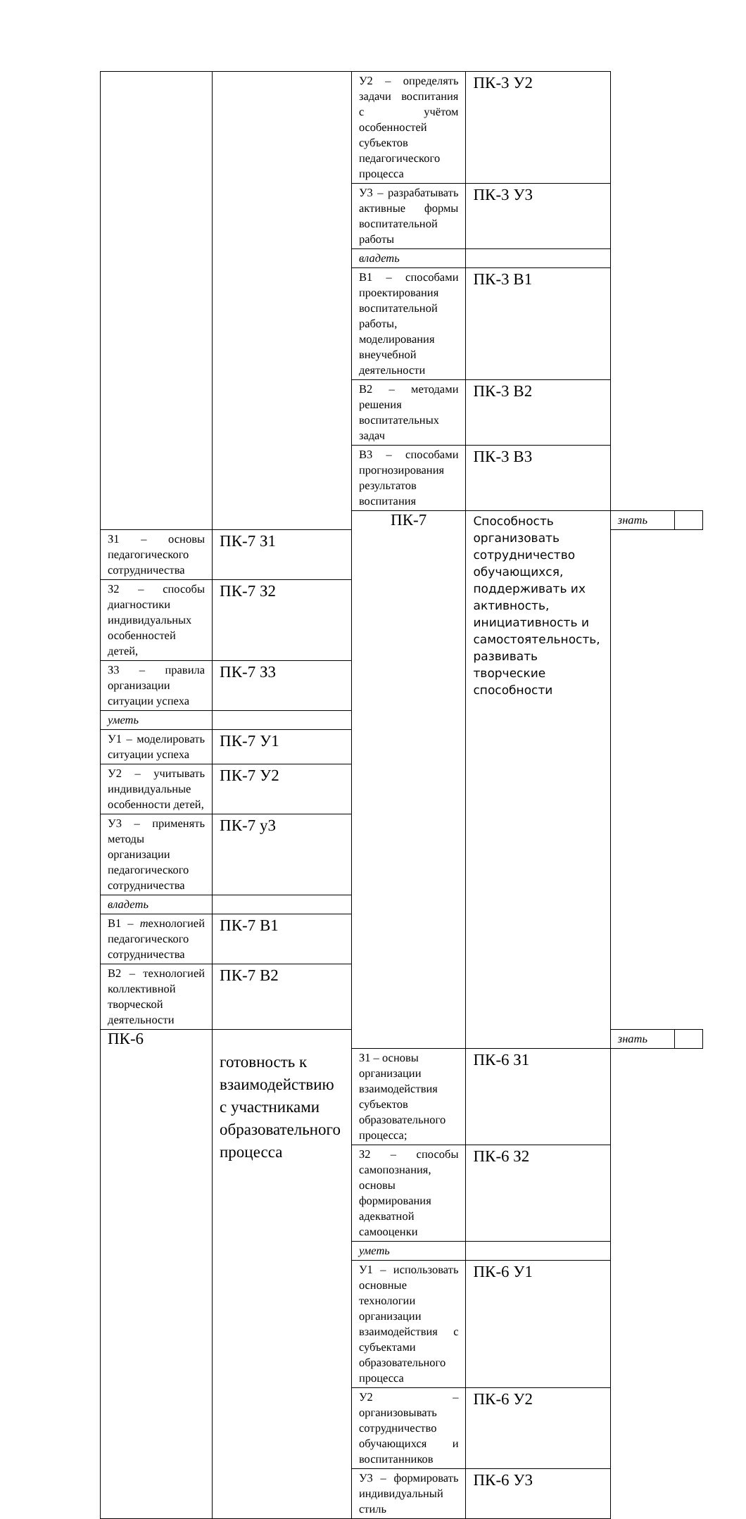| | | У2 – определять задачи воспитания с учётом особенностей субъектов педагогического процесса | ПК-3 У2 | | |
| | | У3 – разрабатывать активные формы воспитательной работы | ПК-3 У3 | | |
| | | владеть | | | |
| | | В1 – способами проектирования воспитательной работы, моделирования внеучебной деятельности | ПК-3 В1 | | |
| | | В2 – методами решения воспитательных задач | ПК-3 В2 | | |
| | | В3 – способами прогнозирования результатов воспитания | ПК-3 В3 | | |
| | | ПК-7 | Способность организовать сотрудничество обучающихся, поддерживать их активность, инициативность и самостоятельность, развивать творческие способности | знать | |
| З1 – основы педагогического сотрудничества | ПК-7 З1 | | | | |
| З2 – способы диагностики индивидуальных особенностей детей, | ПК-7 З2 | | | | |
| З3 – правила организации ситуации успеха | ПК-7 З3 | | | | |
| уметь | | | | | |
| У1 – моделировать ситуации успеха | ПК-7 У1 | | | | |
| У2 – учитывать индивидуальные особенности детей, | ПК-7 У2 | | | | |
| У3 – применять методы организации педагогического сотрудничества | ПК-7 у3 | | | | |
| владеть | | | | | |
| В1 – т ехнологией педагогического сотрудничества | ПК-7 В1 | | | | |
| В2 – технологией коллективной творческой деятельности | ПК-7 В2 | | | | |
| ПК-6 | готовность к взаимодействию с участниками образовательного процесса | | | знать | |
| | | З1 – основы организации взаимодействия субъектов образовательного процесса; | ПК-6 З1 | | |
| | | З2 – способы самопознания, основы формирования адекватной самооценки | ПК-6 З2 | | |
| | | уметь | | | |
| | | У1 – использовать основные технологии организации взаимодействия с субъектами образовательного процесса | ПК-6 У1 | | |
| | | У2 – организовывать сотрудничество обучающихся и воспитанников | ПК-6 У2 | | |
| | | У3 – формировать индивидуальный стиль | ПК-6 У3 | | |